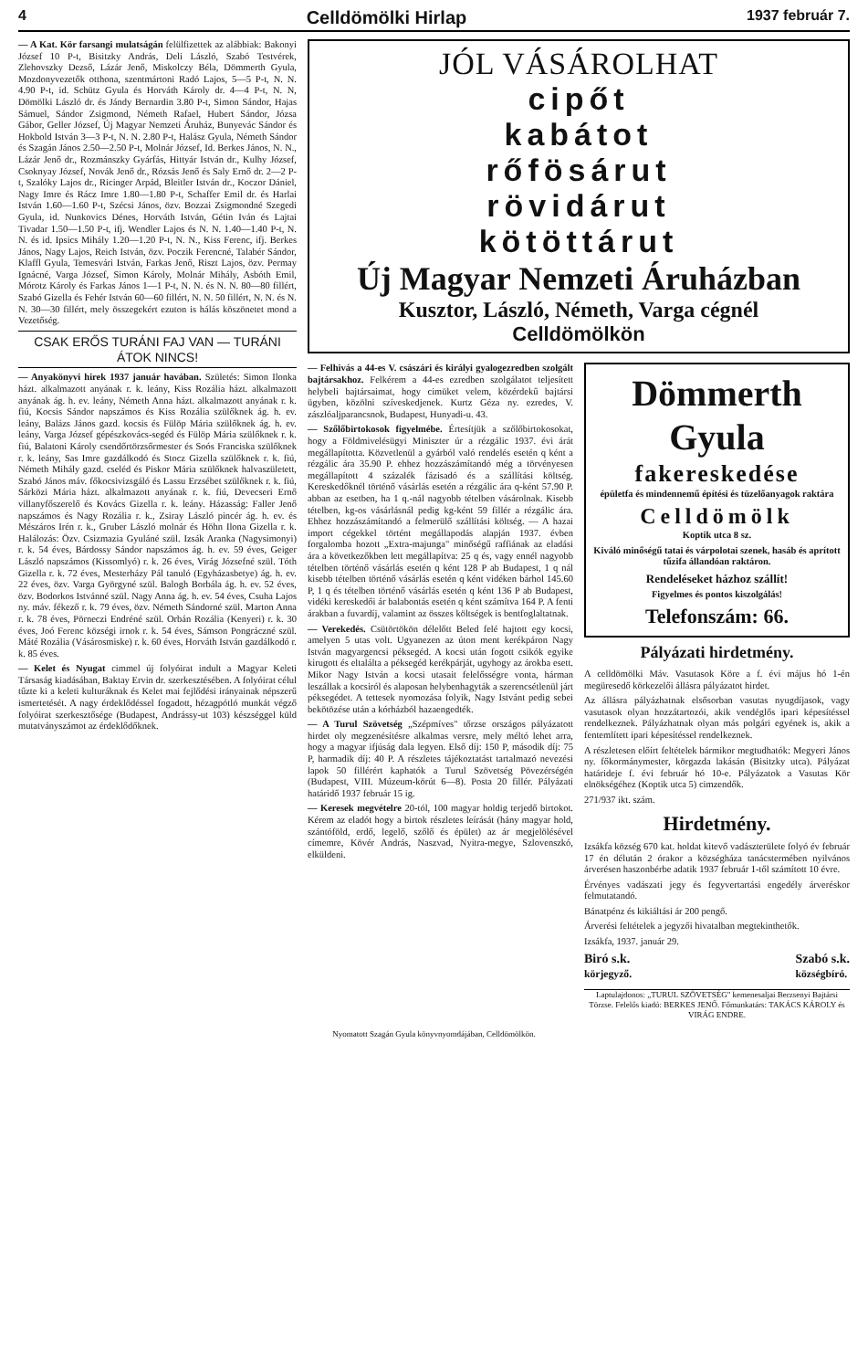4 Celldömölki Hirlap 1937 február 7.
— A Kat. Kör farsangi mulatságán felülfizettek az alábbiak: Bakonyi József 10 P-t, Bisitzky András, Deli László, Szabó Testvérek, Zlehovszky Dezső, Lázár Jenő, Miskolczy Béla, Dömmerth Gyula, Mozdonyvezetők otthona, szentmártoni Radó Lajos, 5—5 P-t, N. N. 4.90 P-t, id. Schütz Gyula és Horváth Károly dr. 4—4 P-t, N. N, Dömölki László dr. és Jándy Bernardin 3.80 P-t, Simon Sándor, Hajas Sámuel, Sándor Zsigmond, Németh Rafael, Hubert Sándor, Józsa Gábor, Geller József, Új Magyar Nemzeti Áruház, Bunyevác Sándor és Hokbold István 3—3 P-t, N. N. 2.80 P-t, Halász Gyula, Németh Sándor és Szagán János 2.50—2.50 P-t, Molnár József, Id. Berkes János, N. N., Lázár Jenő dr., Rozmánszky Gyárfás, Hittyár István dr., Kulhy József, Csoknyay József, Novák Jenő dr., Rózsás Jenő és Saly Ernő dr. 2—2 P-t, Szalóky Lajos dr., Ricinger Arpád, Bleitler István dr., Koczor Dániel, Nagy Imre és Rácz Imre 1.80—1.80 P-t, Schaffer Emil dr. és Harlai István 1.60—1.60 P-t, Szécsi János, özv. Bozzai Zsigmondné Szegedi Gyula, id. Nunkovics Dénes, Horváth István, Gétin Iván és Lajtai Tivadar 1.50—1.50 P-t, ifj. Wendler Lajos és N. N. 1.40—1.40 P-t, N. N. és id. Ipsics Mihály 1.20—1.20 P-t, N. N., Kiss Ferenc, ifj. Berkes János, Nagy Lajos, Reich István, özv. Poczik Ferencné, Talabér Sándor, Klaffl Gyula, Temesvári István, Farkas Jenő, Riszt Lajos, özv. Permay Ignácné, Varga József, Simon Károly, Molnár Mihály, Asbóth Emil, Mórotz Károly és Farkas János 1—1 P-t, N. N. és N. N. 80—80 fillért, Szabó Gizella és Fehér István 60—60 fillért, N. N. 50 fillért, N. N. és N. N. 30—30 fillért, mely összegekért ezuton is hálás köszönetet mond a Vezetőség.
CSAK ERŐS TURÁNI FAJ VAN — TURÁNI ÁTOK NINCS!
— Anyakönyvi hirek 1937 január havában. Születés: Simon Ilonka házt. alkalmazott anyának r. k. leány, Kiss Rozália házt. alkalmazott anyának ág. h. ev. leány, Németh Anna házt. alkalmazott anyának r. k. fiú, Kocsis Sándor napszámos és Kiss Rozália szülőknek ág. h. ev. leány, Balázs János gazd. kocsis és Fülöp Mária szülőknek ág. h. ev. leány, Varga József gépészkovács-segéd és Fülöp Mária szülőknek r. k. fiú, Balatoni Károly csendőrtörzsőrmester és Soós Franciska szülőknek r. k. leány, Sas Imre gazdálkodó és Stocz Gizella szülőknek r. k. fiú, Németh Mihály gazd. cseléd és Piskor Mária szülőknek halvaszületett, Szabó János máv. főkocsivizsgáló és Lassu Erzsébet szülőknek r. k. fiú, Sárközi Mária házt. alkalmazott anyának r. k. fiú, Devecseri Ernő villanyfőszerelő és Kovács Gizella r. k. leány. Házasság: Faller Jenő napszámos és Nagy Rozália r. k., Zsiray László pincér ág. h. ev. és Mészáros Irén r. k., Gruber László molnár és Höhn Ilona Gizella r. k. Halálozás: Özv. Csizmazia Gyuláné szül. Izsák Aranka (Nagysimonyi) r. k. 54 éves, Bárdossy Sándor napszámos ág. h. ev. 59 éves, Geiger László napszámos (Kissomlyó) r. k. 26 éves, Virág Józsefné szül. Tóth Gizella r. k. 72 éves, Mesterházy Pál tanuló (Egyházasbetye) ág. h. ev. 22 éves, özv. Varga Györgyné szül. Balogh Borbála ág. h. ev. 52 éves, özv. Bodorkos Istvánné szül. Nagy Anna ág. h. ev. 54 éves, Csuha Lajos ny. máv. fékező r. k. 79 éves, özv. Németh Sándorné szül. Marton Anna r. k. 78 éves, Pörneczi Endréné szül. Orbán Rozália (Kenyeri) r. k. 30 éves, Joó Ferenc községi irnok r. k. 54 éves, Sámson Pongráczné szül. Máté Rozália (Vásárosmiske) r. k. 60 éves, Horváth István gazdálkodó r. k. 85 éves.
— Kelet és Nyugat cimmel új folyóirat indult a Magyar Keleti Társaság kiadásában, Baktay Ervin dr. szerkesztésében. A folyóirat célul tűzte ki a keleti kulturáknak és Kelet mai fejlődési irányainak népszerű ismertetését. A nagy érdeklődéssel fogadott, hézagpótló munkát végző folyóirat szerkesztősége (Budapest, Andrássy-ut 103) készséggel küld mutatványszámot az érdeklődőknek.
JÓL VÁSÁROLHAT
cipőt
kabátot
rőfösárut
rövidárut
kötöttárut
Új Magyar Nemzeti Áruházban
Kusztor, László, Németh, Varga cégnél
Celldömölkön
— Felhivás a 44-es V. császári és királyi gyalogezredben szolgált bajtársakhoz. Felkérem a 44-es ezredben szolgálatot teljesített helybeli bajtársaimat, hogy cimüket velem, közérdekű bajtársi ügyben, közölni szíveskedjenek. Kurtz Géza ny. ezredes, V. zászlóaljparancsnok, Budapest, Hunyadi-u. 43.
— Szőlőbirtokosok figyelmébe. Értesítjük a szőlőbirtokosokat, hogy a Földmivelésügyi Miniszter úr a rézgálic 1937. évi árát megállapította. Közvetlenül a gyárból való rendelés esetén q ként a rézgálic ára 35.90 P. ehhez hozzászámítandó még a törvényesen megállapított 4 százalék fázisadó és a szállítási költség. Kereskedőknél történő vásárlás esetén a rézgálic ára q-ként 57.90 P. abban az esetben, ha 1 q.-nál nagyobb tételben vásárolnak. Kisebb tételben, kg-os vásárlásnál pedig kg-ként 59 fillér a rézgálic ára. Ehhez hozzászámítandó a felmerülő szállítási költség. — A hazai import cégekkel történt megállapodás alapján 1937. évben forgalomba hozott „Extra-majunga" minőségű raffiának az eladási ára a következőkben lett megállapítva: 25 q és, vagy ennél nagyobb tételben történő vásárlás esetén q ként 128 P ab Budapest, 1 q nál kisebb tételben történő vásárlás esetén q ként vidéken bárhol 145.60 P, 1 q és tételben történő vásárlás esetén q ként 136 P ab Budapest, vidéki kereskedői ár balabontás esetén q ként számítva 164 P. A fenti árakban a fuvardíj, valamint az összes költségek is bentfoglaltatnak.
— Verekedés. Csütörtökön délelőtt Beled felé hajtott egy kocsi, amelyen 5 utas volt. Ugyanezen az úton ment kerékpáron Nagy István magyargencsi péksegéd. A kocsi után fogott csikók egyike kirugott és eltalálta a péksegéd kerékpárját, ugyhogy az árokba esett. Mikor Nagy István a kocsi utasait felelősségre vonta, hárman leszállak a kocsiról és alaposan helybenhagyták a szerencsétlenül járt péksegédet. A tettesek nyomozása folyik, Nagy Istvánt pedig sebei bekötözése után a kórházból hazaengedték.
— A Turul Szövetség „Szépmíves" tőrzse országos pályázatott hirdet oly megzenésítésre alkalmas versre, mely méltó lehet arra, hogy a magyar ifjúság dala legyen. Első díj: 150 P, második díj: 75 P, harmadik díj: 40 P. A részletes tájékoztatást tartalmazó nevezési lapok 50 fillérért kaphatók a Turul Szövetség Pövezérségén (Budapest, VIII. Múzeum-körút 6—8). Posta 20 fillér. Pályázati határidő 1937 február 15 ig.
— Keresek megvételre 20-tól, 100 magyar holdig terjedő birtokot. Kérem az eladót hogy a birtok részletes leírását (hány magyar hold, szántóföld, erdő, legelő, szőlő és épület) az ár megjelölésével címemre, Kövér András, Naszvad, Nyitra-megye, Szlovenszkó, elküldeni.
Dömmerth Gyula
fakereskedése
épületfa és mindennemű építési és tüzelőanyagok raktára
Celldömölk
Koptik utca 8 sz.
Kiváló minőségű tatai és várpolotai szenek, hasáb és aprított tűzifa állandóan raktáron.
Rendeléseket házhoz szállít!
Figyelmes és pontos kiszolgálás!
Telefonszám: 66.
Pályázati hirdetmény.
A celldömölki Máv. Vasutasok Köre a f. évi május hó 1-én megüresedő körkezelői állásra pályázatot hirdet.
Az állásra pályázhatnak elsősorban vasutas nyugdíjasok, vagy vasutasok olyan hozzátartozói, akik vendéglős ipari képesítéssel rendelkeznek. Pályázhatnak olyan más polgári egyének is, akik a fentemlített ipari képesítéssel rendelkeznek.
A részletesen előírt feltételek bármikor megtudhatók: Megyeri János ny. főkormánymester, körgazda lakásán (Bisitzky utca). Pályázat határideje f. évi február hó 10-e. Pályázatok a Vasutas Kör elnökségéhez (Koptik utca 5) cimzendők.
271/937 ikt. szám.
Hirdetmény.
Izsákfa község 670 kat. holdat kitevő vadászterülete folyó év február 17 én délután 2 órakor a községháza tanácstermében nyilvános árverésen haszonbérbe adatik 1937 február 1-től számított 10 évre.
Érvényes vadászati jegy és fegyvertartási engedély árveréskor felmutatandó.
Bánatpénz és kikiáltási ár 200 pengő.
Árverési feltételek a jegyzői hivatalban megtekinthetők.
Izsákfa, 1937. január 29.
Biró s.k.
körjegyző. Szabó s.k.
községbíró.
Laptulajdonos: „TURUL SZÖVETSÉG" kemenesaljai Berzsenyi Bajtársi Törzse. Felelős kiadó: BERKES JENŐ. Főmunkatárs: TAKÁCS KÁROLY és VIRÁG ENDRE.
Nyomatott Szagán Gyula könyvnyomdájában, Celldömölkön.